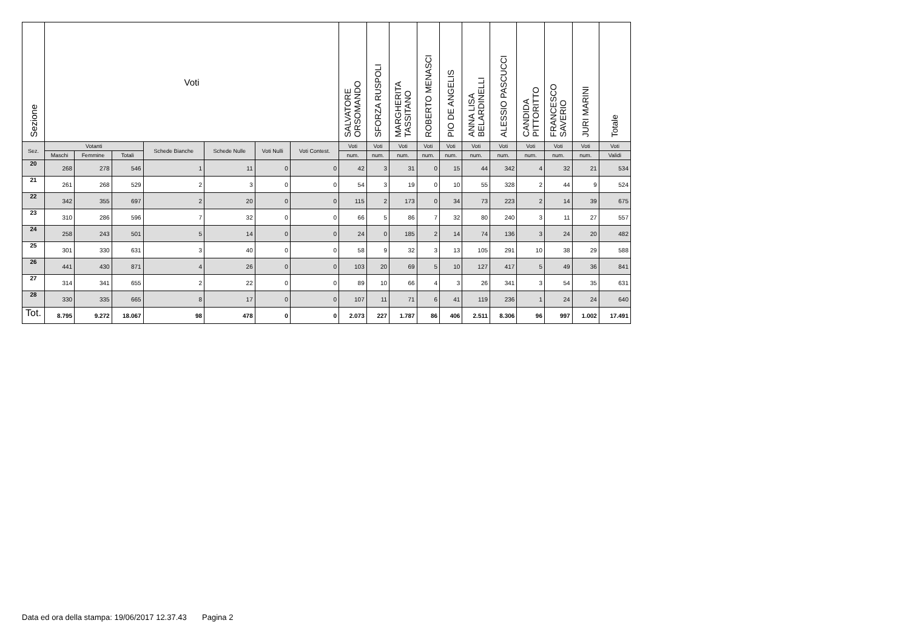| Sezione | Voti | | | | | | | SALVATORE ORSOMANDO | SFORZA RUSPOLI | MARGHERITA TASSITANO | ROBERTO MENASCI | PIO DE ANGELIS | ANNA LISA BELARDINELLI | ALESSIO PASCUCCI | CANDIDA PITTORITTO | FRANCESCO SAVERIO | JURI MARINI | Totale |
| --- | --- | --- | --- | --- | --- | --- | --- | --- | --- | --- | --- | --- | --- | --- | --- | --- | --- | --- |
| Sez. | Votanti | | | Schede Bianche | Schede Nulle | Voti Nulli | Voti Contest. | Voti | Voti | Voti | Voti | Voti | Voti | Voti | Voti | Voti | Voti | Voti |
| | Maschi | Femmine | Totali | | | | | num. | num. | num. | num. | num. | num. | num. | num. | num. | num. | Validi |
| 20 | 268 | 278 | 546 | 1 | 11 | 0 | 0 | 42 | 3 | 31 | 0 | 15 | 44 | 342 | 4 | 32 | 21 | 534 |
| 21 | 261 | 268 | 529 | 2 | 3 | 0 | 0 | 54 | 3 | 19 | 0 | 10 | 55 | 328 | 2 | 44 | 9 | 524 |
| 22 | 342 | 355 | 697 | 2 | 20 | 0 | 0 | 115 | 2 | 173 | 0 | 34 | 73 | 223 | 2 | 14 | 39 | 675 |
| 23 | 310 | 286 | 596 | 7 | 32 | 0 | 0 | 66 | 5 | 86 | 7 | 32 | 80 | 240 | 3 | 11 | 27 | 557 |
| 24 | 258 | 243 | 501 | 5 | 14 | 0 | 0 | 24 | 0 | 185 | 2 | 14 | 74 | 136 | 3 | 24 | 20 | 482 |
| 25 | 301 | 330 | 631 | 3 | 40 | 0 | 0 | 58 | 9 | 32 | 3 | 13 | 105 | 291 | 10 | 38 | 29 | 588 |
| 26 | 441 | 430 | 871 | 4 | 26 | 0 | 0 | 103 | 20 | 69 | 5 | 10 | 127 | 417 | 5 | 49 | 36 | 841 |
| 27 | 314 | 341 | 655 | 2 | 22 | 0 | 0 | 89 | 10 | 66 | 4 | 3 | 26 | 341 | 3 | 54 | 35 | 631 |
| 28 | 330 | 335 | 665 | 8 | 17 | 0 | 0 | 107 | 11 | 71 | 6 | 41 | 119 | 236 | 1 | 24 | 24 | 640 |
| Tot. | 8.795 | 9.272 | 18.067 | 98 | 478 | 0 | 0 | 2.073 | 227 | 1.787 | 86 | 406 | 2.511 | 8.306 | 96 | 997 | 1.002 | 17.491 |
Data ed ora della stampa: 19/06/2017 12.37.43 Pagina 2